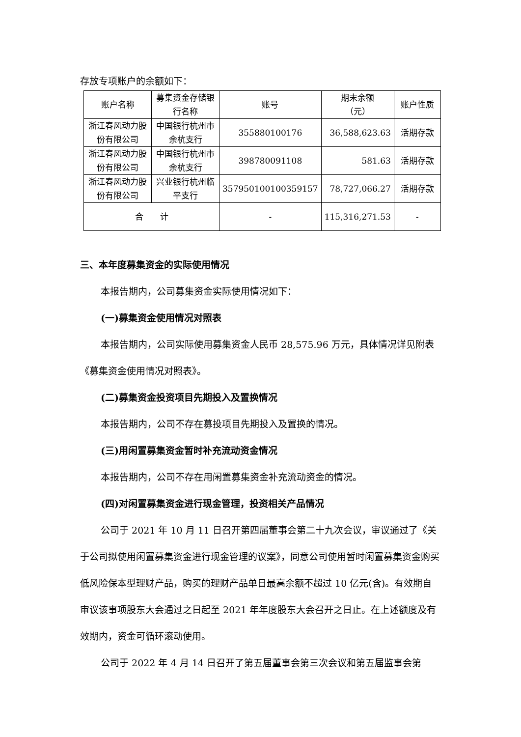存放专项账户的余额如下：
| 账户名称 | 募集资金存储银行名称 | 账号 | 期末余额 （元） | 账户性质 |
| --- | --- | --- | --- | --- |
| 浙江春风动力股份有限公司 | 中国银行杭州市余杭支行 | 355880100176 | 36,588,623.63 | 活期存款 |
| 浙江春风动力股份有限公司 | 中国银行杭州市余杭支行 | 398780091108 | 581.63 | 活期存款 |
| 浙江春风动力股份有限公司 | 兴业银行杭州临平支行 | 357950100100359157 | 78,727,066.27 | 活期存款 |
| 合 计 | | - | 115,316,271.53 | - |
三、本年度募集资金的实际使用情况
本报告期内，公司募集资金实际使用情况如下：
(一)募集资金使用情况对照表
本报告期内，公司实际使用募集资金人民币 28,575.96 万元，具体情况详见附表《募集资金使用情况对照表》。
(二)募集资金投资项目先期投入及置换情况
本报告期内，公司不存在募投项目先期投入及置换的情况。
(三)用闲置募集资金暂时补充流动资金情况
本报告期内，公司不存在用闲置募集资金补充流动资金的情况。
(四)对闲置募集资金进行现金管理，投资相关产品情况
公司于 2021 年 10 月 11 日召开第四届董事会第二十九次会议，审议通过了《关于公司拟使用闲置募集资金进行现金管理的议案》，同意公司使用暂时闲置募集资金购买低风险保本型理财产品，购买的理财产品单日最高余额不超过 10 亿元(含)。有效期自审议该事项股东大会通过之日起至 2021 年年度股东大会召开之日止。在上述额度及有效期内，资金可循环滚动使用。
公司于 2022 年 4 月 14 日召开了第五届董事会第三次会议和第五届监事会第